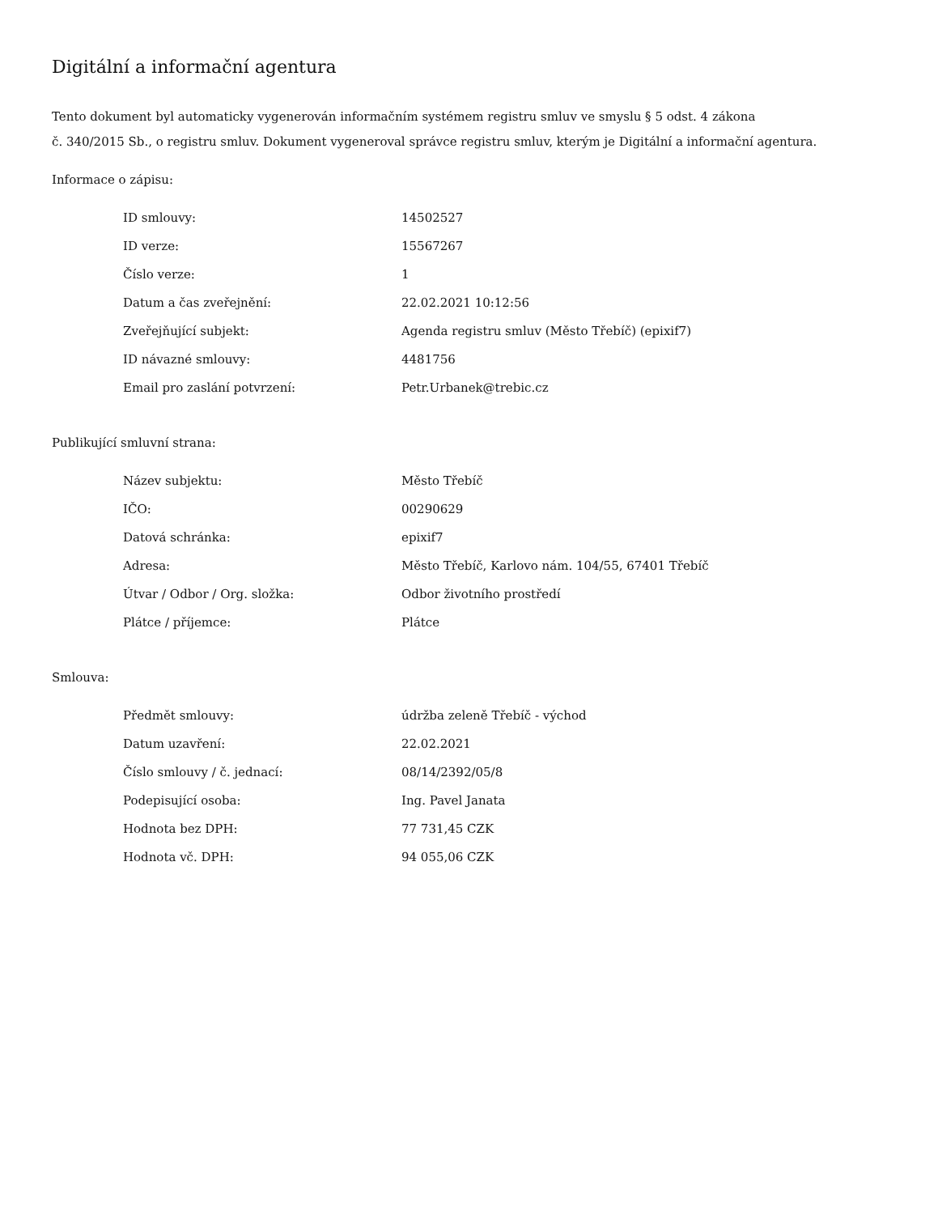Digitální a informační agentura
Tento dokument byl automaticky vygenerován informačním systémem registru smluv ve smyslu § 5 odst. 4 zákona
č. 340/2015 Sb., o registru smluv. Dokument vygeneroval správce registru smluv, kterým je Digitální a informační agentura.
Informace o zápisu:
| ID smlouvy: | 14502527 |
| ID verze: | 15567267 |
| Číslo verze: | 1 |
| Datum a čas zveřejnění: | 22.02.2021 10:12:56 |
| Zveřejňující subjekt: | Agenda registru smluv (Město Třebíč) (epixif7) |
| ID návazné smlouvy: | 4481756 |
| Email pro zaslání potvrzení: | Petr.Urbanek@trebic.cz |
Publikující smluvní strana:
| Název subjektu: | Město Třebíč |
| IČO: | 00290629 |
| Datová schránka: | epixif7 |
| Adresa: | Město Třebíč, Karlovo nám. 104/55, 67401 Třebíč |
| Útvar / Odbor / Org. složka: | Odbor životního prostředí |
| Plátce / příjemce: | Plátce |
Smlouva:
| Předmět smlouvy: | údržba zeleně Třebíč - východ |
| Datum uzavření: | 22.02.2021 |
| Číslo smlouvy / č. jednací: | 08/14/2392/05/8 |
| Podepisující osoba: | Ing. Pavel Janata |
| Hodnota bez DPH: | 77 731,45 CZK |
| Hodnota vč. DPH: | 94 055,06 CZK |